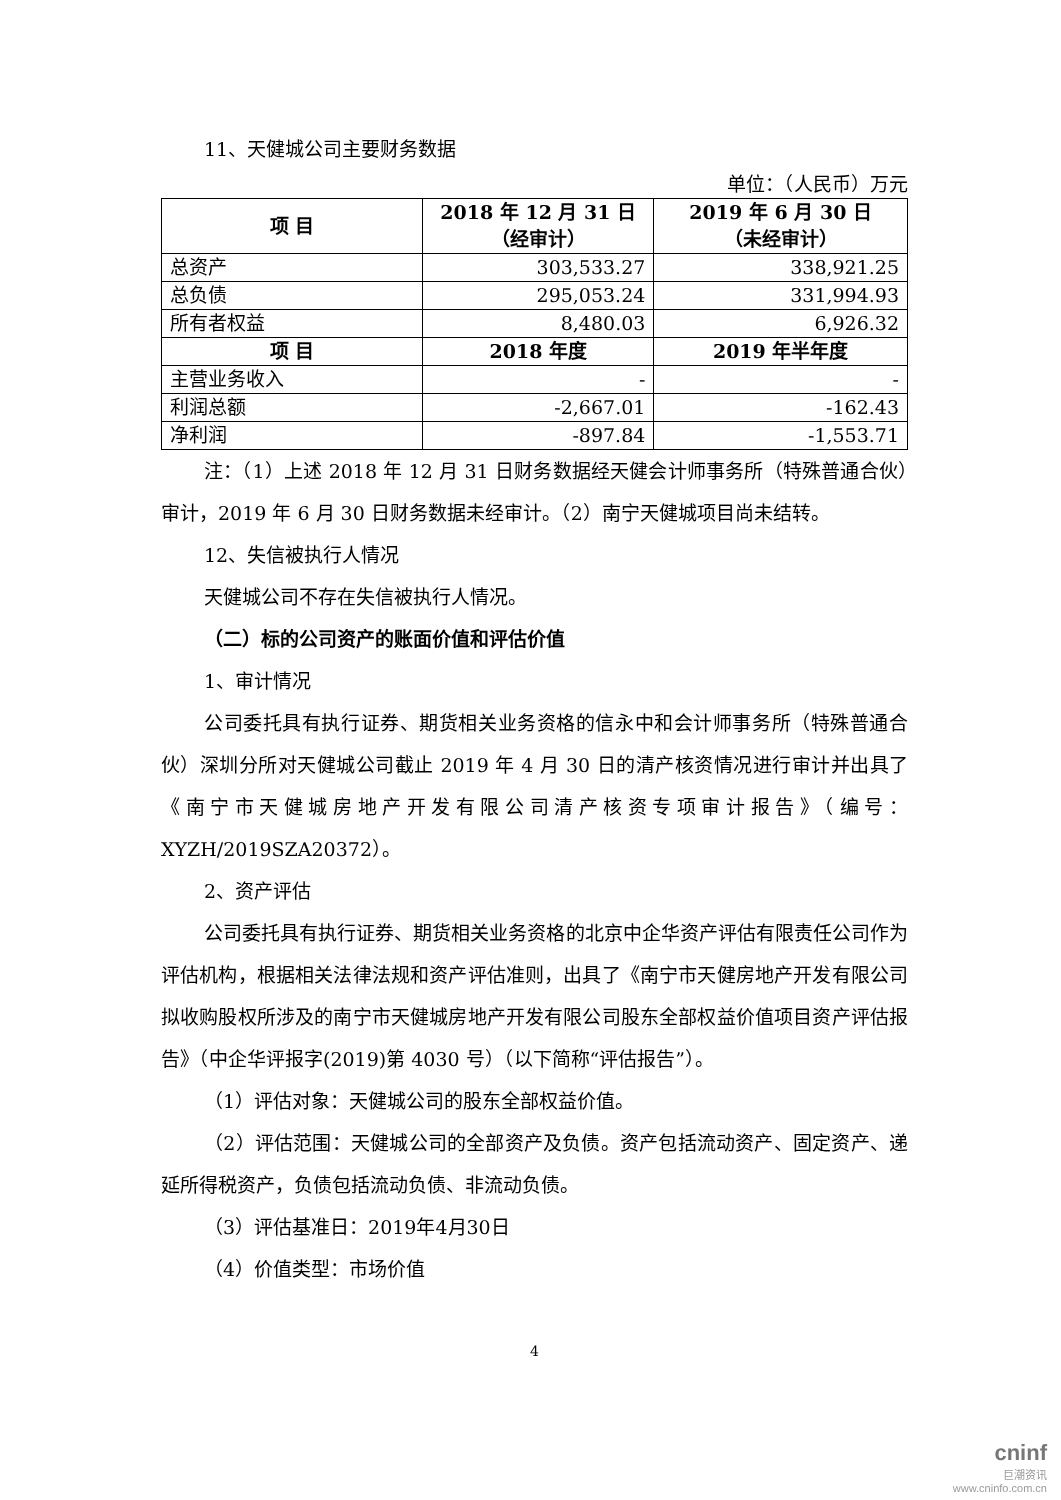11、天健城公司主要财务数据
单位：（人民币）万元
| 项 目 | 2018 年 12 月 31 日 （经审计） | 2019 年 6 月 30 日 （未经审计） |
| --- | --- | --- |
| 总资产 | 303,533.27 | 338,921.25 |
| 总负债 | 295,053.24 | 331,994.93 |
| 所有者权益 | 8,480.03 | 6,926.32 |
| 项 目 | 2018 年度 | 2019 年半年度 |
| 主营业务收入 | - | - |
| 利润总额 | -2,667.01 | -162.43 |
| 净利润 | -897.84 | -1,553.71 |
注：（1）上述 2018 年 12 月 31 日财务数据经天健会计师事务所（特殊普通合伙）审计，2019 年 6 月 30 日财务数据未经审计。（2）南宁天健城项目尚未结转。
12、失信被执行人情况
天健城公司不存在失信被执行人情况。
（二）标的公司资产的账面价值和评估价值
1、审计情况
公司委托具有执行证券、期货相关业务资格的信永中和会计师事务所（特殊普通合伙）深圳分所对天健城公司截止 2019 年 4 月 30 日的清产核资情况进行审计并出具了《南宁市天健城房地产开发有限公司清产核资专项审计报告》（编号：XYZH/2019SZA20372）。
2、资产评估
公司委托具有执行证券、期货相关业务资格的北京中企华资产评估有限责任公司作为评估机构，根据相关法律法规和资产评估准则，出具了《南宁市天健房地产开发有限公司拟收购股权所涉及的南宁市天健城房地产开发有限公司股东全部权益价值项目资产评估报告》（中企华评报字(2019)第 4030 号）（以下简称“评估报告”）。
（1）评估对象：天健城公司的股东全部权益价值。
（2）评估范围：天健城公司的全部资产及负债。资产包括流动资产、固定资产、递延所得税资产，负债包括流动负债、非流动负债。
（3）评估基准日：2019年4月30日
（4）价值类型：市场价值
4
cninf
巨潮资讯
www.cninfo.com.cn